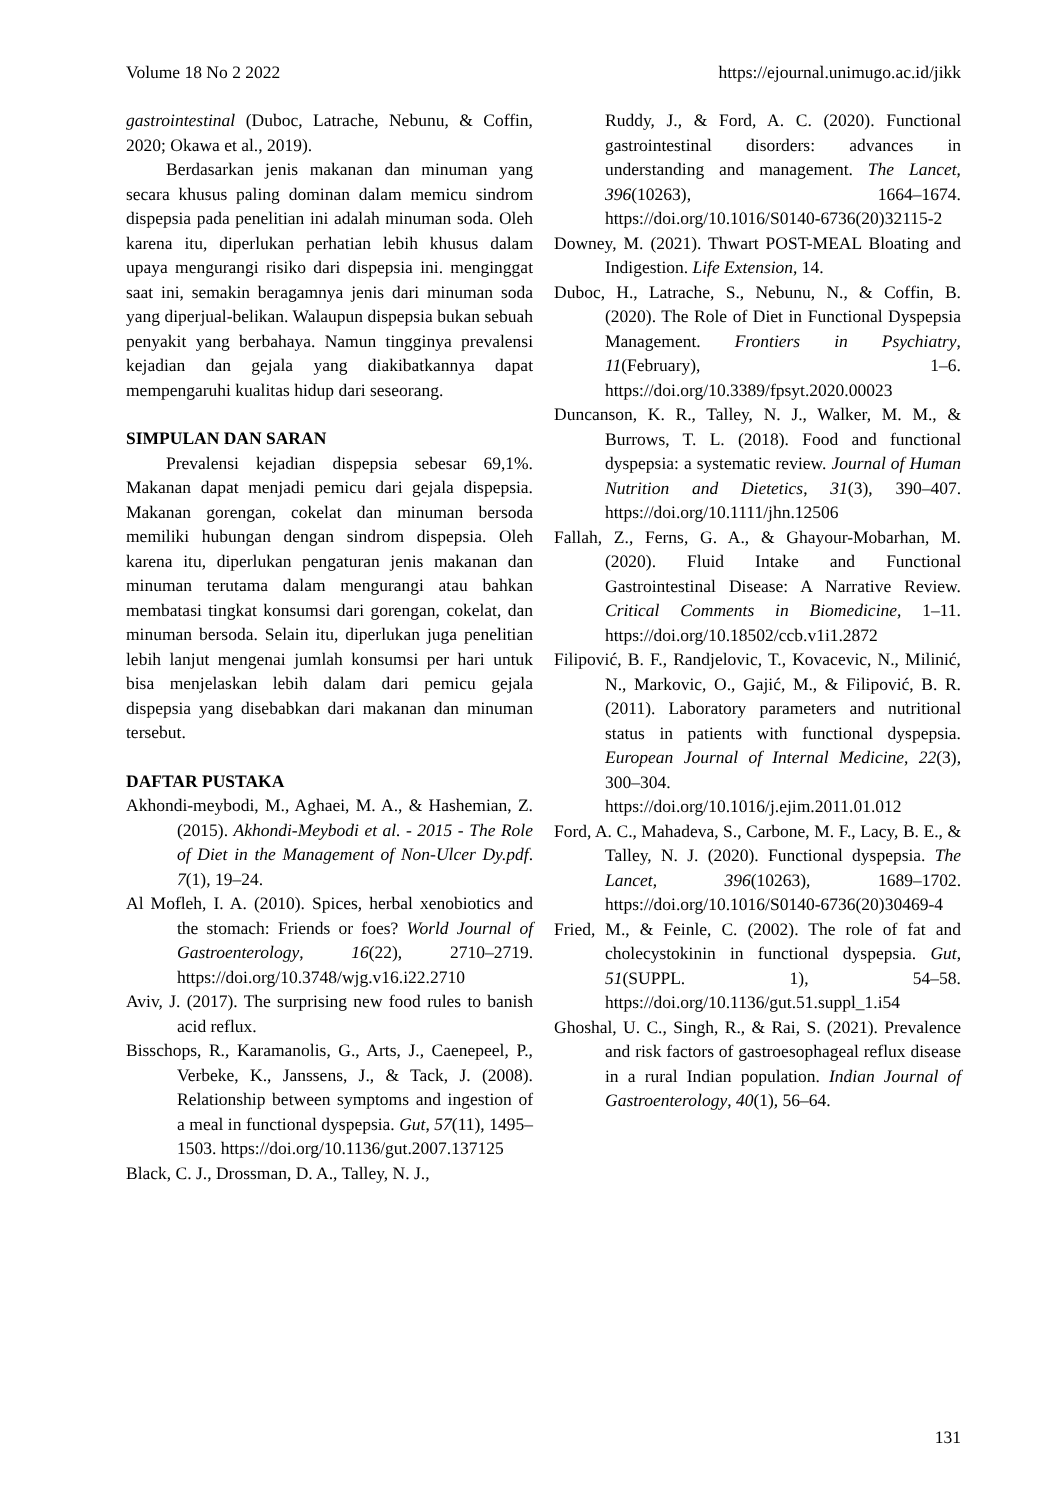Volume 18 No 2 2022 https://ejournal.unimugo.ac.id/jikk
gastrointestinal (Duboc, Latrache, Nebunu, & Coffin, 2020; Okawa et al., 2019).
Berdasarkan jenis makanan dan minuman yang secara khusus paling dominan dalam memicu sindrom dispepsia pada penelitian ini adalah minuman soda. Oleh karena itu, diperlukan perhatian lebih khusus dalam upaya mengurangi risiko dari dispepsia ini. menginggat saat ini, semakin beragamnya jenis dari minuman soda yang diperjual-belikan. Walaupun dispepsia bukan sebuah penyakit yang berbahaya. Namun tingginya prevalensi kejadian dan gejala yang diakibatkannya dapat mempengaruhi kualitas hidup dari seseorang.
SIMPULAN DAN SARAN
Prevalensi kejadian dispepsia sebesar 69,1%. Makanan dapat menjadi pemicu dari gejala dispepsia. Makanan gorengan, cokelat dan minuman bersoda memiliki hubungan dengan sindrom dispepsia. Oleh karena itu, diperlukan pengaturan jenis makanan dan minuman terutama dalam mengurangi atau bahkan membatasi tingkat konsumsi dari gorengan, cokelat, dan minuman bersoda. Selain itu, diperlukan juga penelitian lebih lanjut mengenai jumlah konsumsi per hari untuk bisa menjelaskan lebih dalam dari pemicu gejala dispepsia yang disebabkan dari makanan dan minuman tersebut.
DAFTAR PUSTAKA
Akhondi-meybodi, M., Aghaei, M. A., & Hashemian, Z. (2015). Akhondi-Meybodi et al. - 2015 - The Role of Diet in the Management of Non-Ulcer Dy.pdf. 7(1), 19–24.
Al Mofleh, I. A. (2010). Spices, herbal xenobiotics and the stomach: Friends or foes? World Journal of Gastroenterology, 16(22), 2710–2719. https://doi.org/10.3748/wjg.v16.i22.2710
Aviv, J. (2017). The surprising new food rules to banish acid reflux.
Bisschops, R., Karamanolis, G., Arts, J., Caenepeel, P., Verbeke, K., Janssens, J., & Tack, J. (2008). Relationship between symptoms and ingestion of a meal in functional dyspepsia. Gut, 57(11), 1495–1503. https://doi.org/10.1136/gut.2007.137125
Black, C. J., Drossman, D. A., Talley, N. J.,
Ruddy, J., & Ford, A. C. (2020). Functional gastrointestinal disorders: advances in understanding and management. The Lancet, 396(10263), 1664–1674. https://doi.org/10.1016/S0140-6736(20)32115-2
Downey, M. (2021). Thwart POST-MEAL Bloating and Indigestion. Life Extension, 14.
Duboc, H., Latrache, S., Nebunu, N., & Coffin, B. (2020). The Role of Diet in Functional Dyspepsia Management. Frontiers in Psychiatry, 11(February), 1–6. https://doi.org/10.3389/fpsyt.2020.00023
Duncanson, K. R., Talley, N. J., Walker, M. M., & Burrows, T. L. (2018). Food and functional dyspepsia: a systematic review. Journal of Human Nutrition and Dietetics, 31(3), 390–407. https://doi.org/10.1111/jhn.12506
Fallah, Z., Ferns, G. A., & Ghayour-Mobarhan, M. (2020). Fluid Intake and Functional Gastrointestinal Disease: A Narrative Review. Critical Comments in Biomedicine, 1–11. https://doi.org/10.18502/ccb.v1i1.2872
Filipović, B. F., Randjelovic, T., Kovacevic, N., Milinić, N., Markovic, O., Gajić, M., & Filipović, B. R. (2011). Laboratory parameters and nutritional status in patients with functional dyspepsia. European Journal of Internal Medicine, 22(3), 300–304. https://doi.org/10.1016/j.ejim.2011.01.012
Ford, A. C., Mahadeva, S., Carbone, M. F., Lacy, B. E., & Talley, N. J. (2020). Functional dyspepsia. The Lancet, 396(10263), 1689–1702. https://doi.org/10.1016/S0140-6736(20)30469-4
Fried, M., & Feinle, C. (2002). The role of fat and cholecystokinin in functional dyspepsia. Gut, 51(SUPPL. 1), 54–58. https://doi.org/10.1136/gut.51.suppl_1.i54
Ghoshal, U. C., Singh, R., & Rai, S. (2021). Prevalence and risk factors of gastroesophageal reflux disease in a rural Indian population. Indian Journal of Gastroenterology, 40(1), 56–64.
131